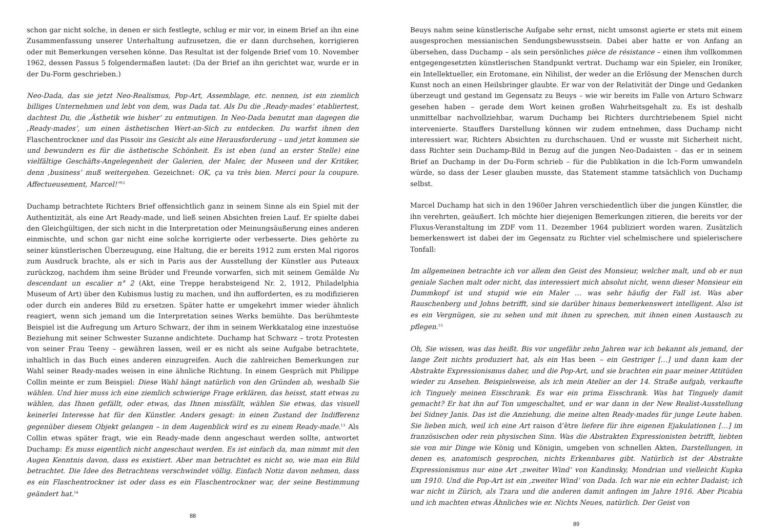schon gar nicht solche, in denen er sich festlegte, schlug er mir vor, in einem Brief an ihn eine Zusammenfassung unserer Unterhaltung aufzusetzen, die er dann durchsehen, korrigieren oder mit Bemerkungen versehen könne. Das Resultat ist der folgende Brief vom 10. November 1962, dessen Passus 5 folgendermaßen lautet: (Da der Brief an ihn gerichtet war, wurde er in der Du-Form geschrieben.)
Neo-Dada, das sie jetzt Neo-Realismus, Pop-Art, Assemblage, etc. nennen, ist ein ziemlich billiges Unternehmen und lebt von dem, was Dada tat. Als Du die ‚Ready-mades‘ etabliertest, dachtest Du, die ‚Ästhetik wie bisher‘ zu entmutigen. In Neo-Dada benutzt man dagegen die ‚Ready-mades‘, um einen ästhetischen Wert-an-Sich zu entdecken. Du warfst ihnen den Flaschentrockner und das Pissoir ins Gesicht als eine Herausforderung – und jetzt kommen sie und bewundern es für die ästhetische Schönheit. Es ist eben (und an erster Stelle) eine vielfältige Geschäfts-Angelegenheit der Galerien, der Maler, der Museen und der Kritiker, denn ‚business‘ muß weitergehen. Gezeichnet: OK, ça va très bien. Merci pour la coupure. Affectueusement, Marcel!“<sup>12</sup>
Duchamp betrachtete Richters Brief offensichtlich ganz in seinem Sinne als ein Spiel mit der Authentizität, als eine Art Ready-made, und ließ seinen Absichten freien Lauf. Er spielte dabei den Gleichgültigen, der sich nicht in die Interpretation oder Meinungsäußerung eines anderen einmischte, und schon gar nicht eine solche korrigierte oder verbesserte. Dies gehörte zu seiner künstlerischen Überzeugung, eine Haltung, die er bereits 1912 zum ersten Mal rigoros zum Ausdruck brachte, als er sich in Paris aus der Ausstellung der Künstler aus Puteaux zurückzog, nachdem ihm seine Brüder und Freunde vorwarfen, sich mit seinem Gemälde Nu descendant un escalier n° 2 (Akt, eine Treppe herabsteigend Nr. 2, 1912, Philadelphia Museum of Art) über den Kubismus lustig zu machen, und ihn aufforderten, es zu modifizieren oder durch ein anderes Bild zu ersetzen. Später hatte er umgekehrt immer wieder ähnlich reagiert, wenn sich jemand um die Interpretation seines Werks bemühte. Das berühmteste Beispiel ist die Aufregung um Arturo Schwarz, der ihm in seinem Werkkatalog eine inzestuöse Beziehung mit seiner Schwester Suzanne andichtete. Duchamp hat Schwarz – trotz Protesten von seiner Frau Teeny – gewähren lassen, weil er es nicht als seine Aufgabe betrachtete, inhaltlich in das Buch eines anderen einzugreifen. Auch die zahlreichen Bemerkungen zur Wahl seiner Ready-mades weisen in eine ähnliche Richtung. In einem Gespräch mit Philippe Collin meinte er zum Beispiel: Diese Wahl hängt natürlich von den Gründen ab, weshalb Sie wählen. Und hier muss ich eine ziemlich schwierige Frage erklären, das heisst, statt etwas zu wählen, das Ihnen gefällt, oder etwas, das Ihnen missfällt, wählen Sie etwas, das visuell keinerlei Interesse hat für den Künstler. Anders gesagt: in einen Zustand der Indifferenz gegenüber diesem Objekt gelangen – in dem Augenblick wird es zu einem Ready-made.<sup>13</sup> Als Collin etwas später fragt, wie ein Ready-made denn angeschaut werden sollte, antwortet Duchamp: Es muss eigentlich nicht angeschaut werden. Es ist einfach da, man nimmt mit den Augen Kenntnis davon, dass es existiert. Aber man betrachtet es nicht so, wie man ein Bild betrachtet. Die Idee des Betrachtens verschwindet völlig. Einfach Notiz davon nehmen, dass es ein Flaschentrockner ist oder dass es ein Flaschentrockner war, der seine Bestimmung geändert hat.<sup>14</sup>
88
Beuys nahm seine künstlerische Aufgabe sehr ernst, nicht umsonst agierte er stets mit einem ausgesprochen messianischen Sendungsbewusstsein. Dabei aber hatte er von Anfang an übersehen, dass Duchamp – als sein persönliches pièce de résistance – einen ihm vollkommen entgegengesetzten künstlerischen Standpunkt vertrat. Duchamp war ein Spieler, ein Ironiker, ein Intellektueller, ein Erotomane, ein Nihilist, der weder an die Erlösung der Menschen durch Kunst noch an einen Heilsbringer glaubte. Er war von der Relativität der Dinge und Gedanken überzeugt und gestand im Gegensatz zu Beuys – wie wir bereits im Falle von Arturo Schwarz gesehen haben – gerade dem Wort keinen großen Wahrheitsgehalt zu. Es ist deshalb unmittelbar nachvollziehbar, warum Duchamp bei Richters durchtriebenem Spiel nicht intervenierte. Stauffers Darstellung können wir zudem entnehmen, dass Duchamp nicht interessiert war, Richters Absichten zu durchschauen. Und er wusste mit Sicherheit nicht, dass Richter sein Duchamp-Bild in Bezug auf die jungen Neo-Dadaisten – das er in seinem Brief an Duchamp in der Du-Form schrieb – für die Publikation in die Ich-Form umwandeln würde, so dass der Leser glauben musste, das Statement stamme tatsächlich von Duchamp selbst.
Marcel Duchamp hat sich in den 1960er Jahren verschiedentlich über die jungen Künstler, die ihn verehrten, geäußert. Ich möchte hier diejenigen Bemerkungen zitieren, die bereits vor der Fluxus-Veranstaltung im ZDF vom 11. Dezember 1964 publiziert worden waren. Zusätzlich bemerkenswert ist dabei der im Gegensatz zu Richter viel schelmischere und spielerischere Tonfall:
Im allgemeinen betrachte ich vor allem den Geist des Monsieur, welcher malt, und ob er nun geniale Sachen malt oder nicht, das interessiert mich absolut nicht, wenn dieser Monsieur ein Dummkopf ist und stupid wie ein Maler … was sehr häufig der Fall ist. Was aber Rauschenberg und Johns betrifft, sind sie darüber hinaus bemerkenswert intelligent. Also ist es ein Vergnügen, sie zu sehen und mit ihnen zu sprechen, mit ihnen einen Austausch zu pflegen.<sup>15</sup>
Oh, Sie wissen, was das heißt. Bis vor ungefähr zehn Jahren war ich bekannt als jemand, der lange Zeit nichts produziert hat, als ein Has been – ein Gestriger […] und dann kam der Abstrakte Expressionismus daher, und die Pop-Art, und sie brachten ein paar meiner Attitüden wieder zu Ansehen. Beispielsweise, als ich mein Atelier an der 14. Straße aufgab, verkaufte ich Tinguely meinen Eisschrank. Es war ein prima Eisschrank. Was hat Tinguely damit gemacht? Er hat ihn auf Ton umgeschaltet, und er war dann in der New Realist-Ausstellung bei Sidney Janis. Das ist die Anziehung, die meine alten Ready-mades für junge Leute haben. Sie lieben mich, weil ich eine Art raison d’être liefere für ihre eigenen Ejakulationen […] im französischen oder rein physischen Sinn. Was die Abstrakten Expressionisten betrifft, liebten sie von mir Dinge wie König und Königin, umgeben von schnellen Akten, Darstellungen, in denen es, anatomisch gesprochen, nichts Erkennbares gibt. Natürlich ist der Abstrakte Expressionismus nur eine Art ‚zweiter Wind‘ von Kandinsky, Mondrian und vielleicht Kupka um 1910. Und die Pop-Art ist ein ‚zweiter Wind‘ von Dada. Ich war nie ein echter Dadaist; ich war nicht in Zürich, als Tzara und die anderen damit anfingen im Jahre 1916. Aber Picabia und ich machten etwas Ähnliches wie er. Nichts Neues, natürlich. Der Geist von
89